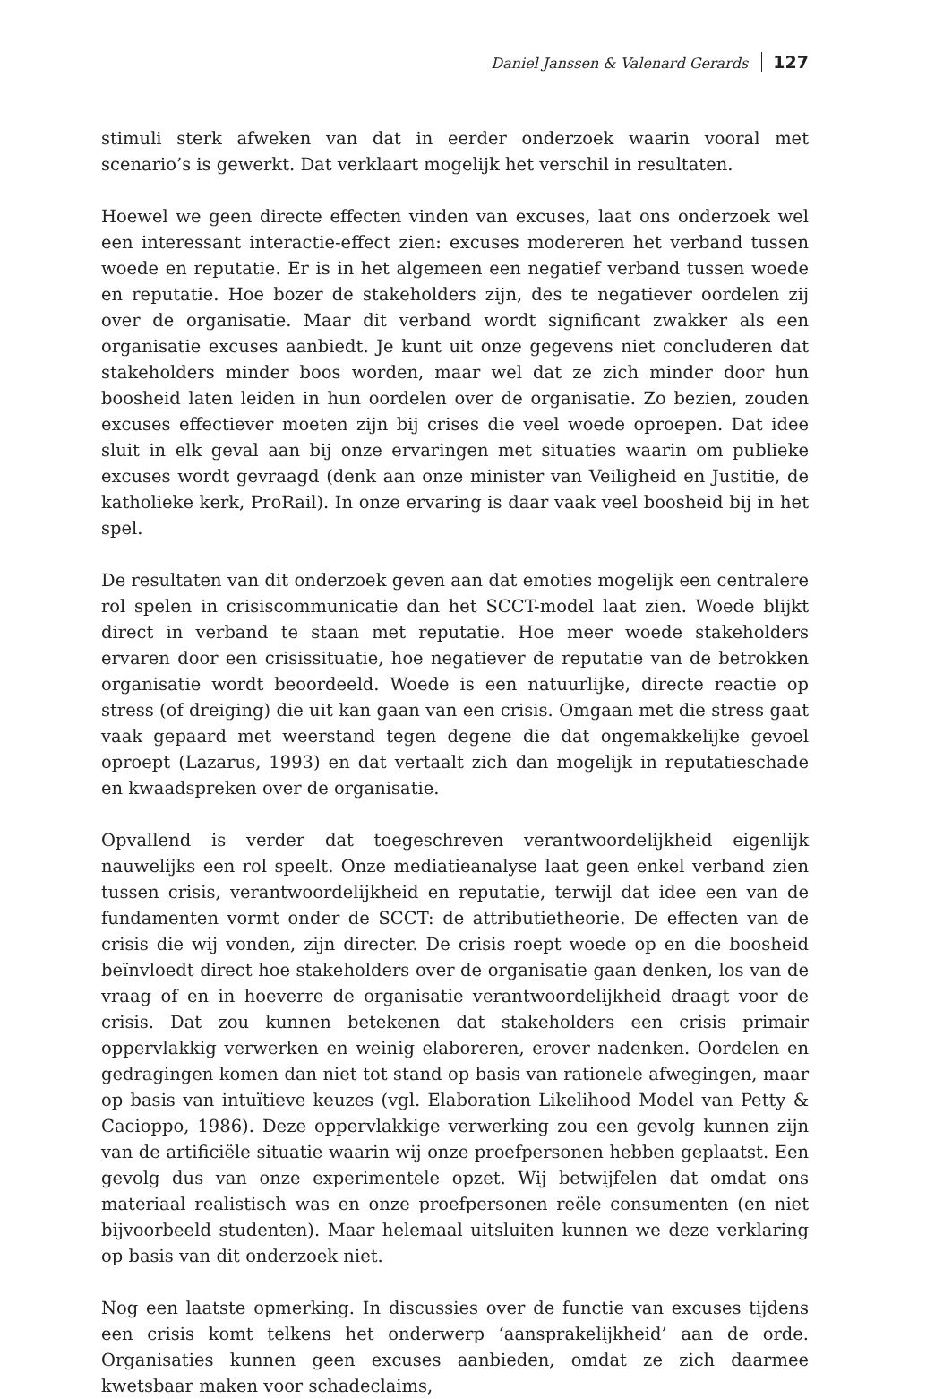Daniel Janssen & Valenard Gerards 127
stimuli sterk afweken van dat in eerder onderzoek waarin vooral met scenario’s is gewerkt. Dat verklaart mogelijk het verschil in resultaten.
Hoewel we geen directe effecten vinden van excuses, laat ons onderzoek wel een interessant interactie-effect zien: excuses modereren het verband tussen woede en reputatie. Er is in het algemeen een negatief verband tussen woede en reputatie. Hoe bozer de stakeholders zijn, des te negatiever oordelen zij over de organisatie. Maar dit verband wordt significant zwakker als een organisatie excuses aanbiedt. Je kunt uit onze gegevens niet concluderen dat stakeholders minder boos worden, maar wel dat ze zich minder door hun boosheid laten leiden in hun oordelen over de organisatie. Zo bezien, zouden excuses effectiever moeten zijn bij crises die veel woede oproepen. Dat idee sluit in elk geval aan bij onze ervaringen met situaties waarin om publieke excuses wordt gevraagd (denk aan onze minister van Veiligheid en Justitie, de katholieke kerk, ProRail). In onze ervaring is daar vaak veel boosheid bij in het spel.
De resultaten van dit onderzoek geven aan dat emoties mogelijk een centralere rol spelen in crisiscommunicatie dan het SCCT-model laat zien. Woede blijkt direct in verband te staan met reputatie. Hoe meer woede stakeholders ervaren door een crisissituatie, hoe negatiever de reputatie van de betrokken organisatie wordt beoordeeld. Woede is een natuurlijke, directe reactie op stress (of dreiging) die uit kan gaan van een crisis. Omgaan met die stress gaat vaak gepaard met weerstand tegen degene die dat ongemakkelijke gevoel oproept (Lazarus, 1993) en dat vertaalt zich dan mogelijk in reputatieschade en kwaadspreken over de organisatie.
Opvallend is verder dat toegeschreven verantwoordelijkheid eigenlijk nauwelijks een rol speelt. Onze mediatieanalyse laat geen enkel verband zien tussen crisis, verantwoordelijkheid en reputatie, terwijl dat idee een van de fundamenten vormt onder de SCCT: de attributietheorie. De effecten van de crisis die wij vonden, zijn directer. De crisis roept woede op en die boosheid beïnvloedt direct hoe stakeholders over de organisatie gaan denken, los van de vraag of en in hoeverre de organisatie verantwoordelijkheid draagt voor de crisis. Dat zou kunnen betekenen dat stakeholders een crisis primair oppervlakkig verwerken en weinig elaboreren, erover nadenken. Oordelen en gedragingen komen dan niet tot stand op basis van rationele afwegingen, maar op basis van intuïtieve keuzes (vgl. Elaboration Likelihood Model van Petty & Cacioppo, 1986). Deze oppervlakkige verwerking zou een gevolg kunnen zijn van de artificiële situatie waarin wij onze proefpersonen hebben geplaatst. Een gevolg dus van onze experimentele opzet. Wij betwijfelen dat omdat ons materiaal realistisch was en onze proefpersonen reële consumenten (en niet bijvoorbeeld studenten). Maar helemaal uitsluiten kunnen we deze verklaring op basis van dit onderzoek niet.
Nog een laatste opmerking. In discussies over de functie van excuses tijdens een crisis komt telkens het onderwerp ‘aansprakelijkheid’ aan de orde. Organisaties kunnen geen excuses aanbieden, omdat ze zich daarmee kwetsbaar maken voor schadeclaims,